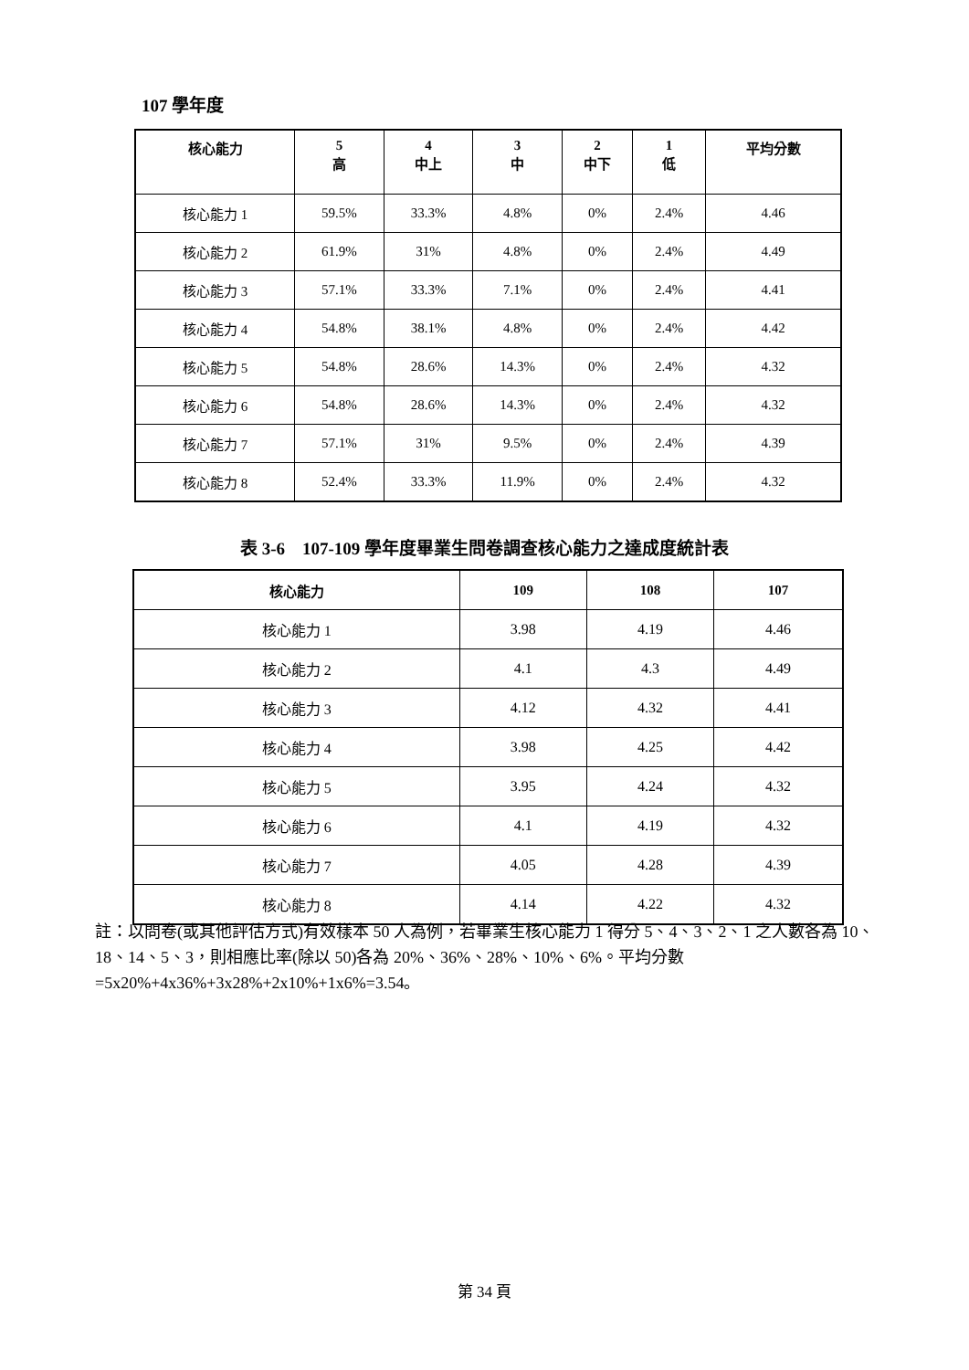107 學年度
| 核心能力 | 5 高 | 4 中上 | 3 中 | 2 中下 | 1 低 | 平均分數 |
| --- | --- | --- | --- | --- | --- | --- |
| 核心能力 1 | 59.5% | 33.3% | 4.8% | 0% | 2.4% | 4.46 |
| 核心能力 2 | 61.9% | 31% | 4.8% | 0% | 2.4% | 4.49 |
| 核心能力 3 | 57.1% | 33.3% | 7.1% | 0% | 2.4% | 4.41 |
| 核心能力 4 | 54.8% | 38.1% | 4.8% | 0% | 2.4% | 4.42 |
| 核心能力 5 | 54.8% | 28.6% | 14.3% | 0% | 2.4% | 4.32 |
| 核心能力 6 | 54.8% | 28.6% | 14.3% | 0% | 2.4% | 4.32 |
| 核心能力 7 | 57.1% | 31% | 9.5% | 0% | 2.4% | 4.39 |
| 核心能力 8 | 52.4% | 33.3% | 11.9% | 0% | 2.4% | 4.32 |
表 3-6　107-109 學年度畢業生問卷調查核心能力之達成度統計表
| 核心能力 | 109 | 108 | 107 |
| --- | --- | --- | --- |
| 核心能力 1 | 3.98 | 4.19 | 4.46 |
| 核心能力 2 | 4.1 | 4.3 | 4.49 |
| 核心能力 3 | 4.12 | 4.32 | 4.41 |
| 核心能力 4 | 3.98 | 4.25 | 4.42 |
| 核心能力 5 | 3.95 | 4.24 | 4.32 |
| 核心能力 6 | 4.1 | 4.19 | 4.32 |
| 核心能力 7 | 4.05 | 4.28 | 4.39 |
| 核心能力 8 | 4.14 | 4.22 | 4.32 |
註：以問卷(或其他評估方式)有效樣本 50 人為例，若畢業生核心能力 1 得分 5、4、3、2、1 之人數各為 10、18、14、5、3，則相應比率(除以 50)各為 20%、36%、28%、10%、6%。平均分數=5x20%+4x36%+3x28%+2x10%+1x6%=3.54。
第 34 頁